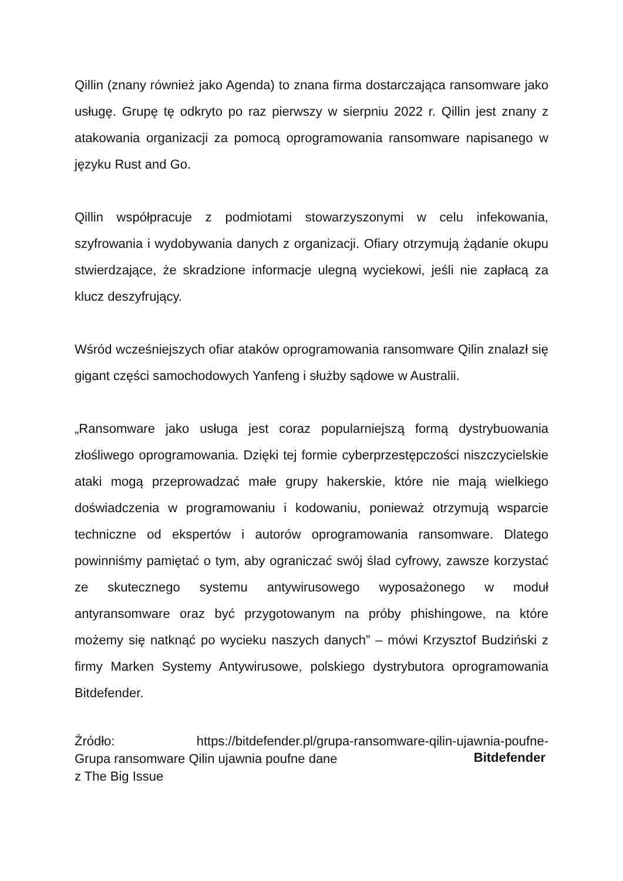Qillin (znany również jako Agenda) to znana firma dostarczająca ransomware jako usługę. Grupę tę odkryto po raz pierwszy w sierpniu 2022 r. Qillin jest znany z atakowania organizacji za pomocą oprogramowania ransomware napisanego w języku Rust and Go.
Qillin współpracuje z podmiotami stowarzyszonymi w celu infekowania, szyfrowania i wydobywania danych z organizacji. Ofiary otrzymują żądanie okupu stwierdzające, że skradzione informacje ulegną wyciekowi, jeśli nie zapłacą za klucz deszyfrujący.
Wśród wcześniejszych ofiar ataków oprogramowania ransomware Qilin znalazł się gigant części samochodowych Yanfeng i służby sądowe w Australii.
„Ransomware jako usługa jest coraz popularniejszą formą dystrybuowania złośliwego oprogramowania. Dzięki tej formie cyberprzestępczości niszczycielskie ataki mogą przeprowadzać małe grupy hakerskie, które nie mają wielkiego doświadczenia w programowaniu i kodowaniu, ponieważ otrzymują wsparcie techniczne od ekspertów i autorów oprogramowania ransomware. Dlatego powinniśmy pamiętać o tym, aby ograniczać swój ślad cyfrowy, zawsze korzystać ze skutecznego systemu antywirusowego wyposażonego w moduł antyransomware oraz być przygotowanym na próby phishingowe, na które możemy się natknąć po wycieku naszych danych” – mówi Krzysztof Budziński z firmy Marken Systemy Antywirusowe, polskiego dystrybutora oprogramowania Bitdefender.
Źródło: https://bitdefender.pl/grupa-ransomware-qilin-ujawnia-poufne-
Grupa ransomware Qilin ujawnia poufne dane
z The Big Issue
Bitdefender